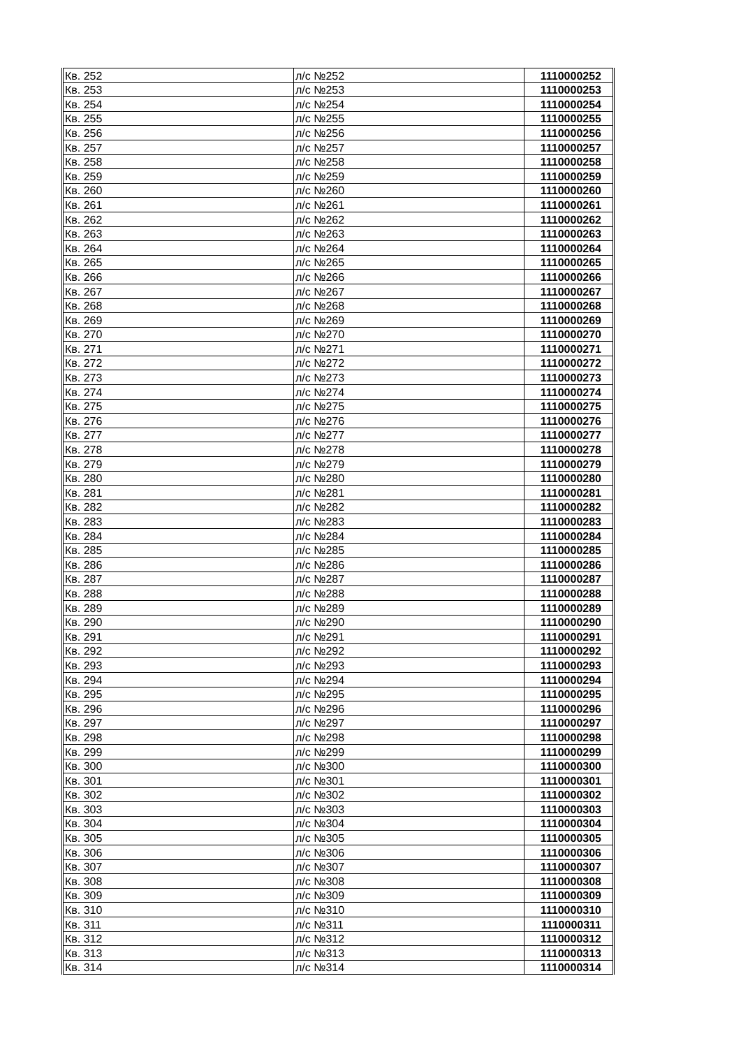| Кв. 252 | л/с №252 | 1110000252 |
| Кв. 253 | л/с №253 | 1110000253 |
| Кв. 254 | л/с №254 | 1110000254 |
| Кв. 255 | л/с №255 | 1110000255 |
| Кв. 256 | л/с №256 | 1110000256 |
| Кв. 257 | л/с №257 | 1110000257 |
| Кв. 258 | л/с №258 | 1110000258 |
| Кв. 259 | л/с №259 | 1110000259 |
| Кв. 260 | л/с №260 | 1110000260 |
| Кв. 261 | л/с №261 | 1110000261 |
| Кв. 262 | л/с №262 | 1110000262 |
| Кв. 263 | л/с №263 | 1110000263 |
| Кв. 264 | л/с №264 | 1110000264 |
| Кв. 265 | л/с №265 | 1110000265 |
| Кв. 266 | л/с №266 | 1110000266 |
| Кв. 267 | л/с №267 | 1110000267 |
| Кв. 268 | л/с №268 | 1110000268 |
| Кв. 269 | л/с №269 | 1110000269 |
| Кв. 270 | л/с №270 | 1110000270 |
| Кв. 271 | л/с №271 | 1110000271 |
| Кв. 272 | л/с №272 | 1110000272 |
| Кв. 273 | л/с №273 | 1110000273 |
| Кв. 274 | л/с №274 | 1110000274 |
| Кв. 275 | л/с №275 | 1110000275 |
| Кв. 276 | л/с №276 | 1110000276 |
| Кв. 277 | л/с №277 | 1110000277 |
| Кв. 278 | л/с №278 | 1110000278 |
| Кв. 279 | л/с №279 | 1110000279 |
| Кв. 280 | л/с №280 | 1110000280 |
| Кв. 281 | л/с №281 | 1110000281 |
| Кв. 282 | л/с №282 | 1110000282 |
| Кв. 283 | л/с №283 | 1110000283 |
| Кв. 284 | л/с №284 | 1110000284 |
| Кв. 285 | л/с №285 | 1110000285 |
| Кв. 286 | л/с №286 | 1110000286 |
| Кв. 287 | л/с №287 | 1110000287 |
| Кв. 288 | л/с №288 | 1110000288 |
| Кв. 289 | л/с №289 | 1110000289 |
| Кв. 290 | л/с №290 | 1110000290 |
| Кв. 291 | л/с №291 | 1110000291 |
| Кв. 292 | л/с №292 | 1110000292 |
| Кв. 293 | л/с №293 | 1110000293 |
| Кв. 294 | л/с №294 | 1110000294 |
| Кв. 295 | л/с №295 | 1110000295 |
| Кв. 296 | л/с №296 | 1110000296 |
| Кв. 297 | л/с №297 | 1110000297 |
| Кв. 298 | л/с №298 | 1110000298 |
| Кв. 299 | л/с №299 | 1110000299 |
| Кв. 300 | л/с №300 | 1110000300 |
| Кв. 301 | л/с №301 | 1110000301 |
| Кв. 302 | л/с №302 | 1110000302 |
| Кв. 303 | л/с №303 | 1110000303 |
| Кв. 304 | л/с №304 | 1110000304 |
| Кв. 305 | л/с №305 | 1110000305 |
| Кв. 306 | л/с №306 | 1110000306 |
| Кв. 307 | л/с №307 | 1110000307 |
| Кв. 308 | л/с №308 | 1110000308 |
| Кв. 309 | л/с №309 | 1110000309 |
| Кв. 310 | л/с №310 | 1110000310 |
| Кв. 311 | л/с №311 | 1110000311 |
| Кв. 312 | л/с №312 | 1110000312 |
| Кв. 313 | л/с №313 | 1110000313 |
| Кв. 314 | л/с №314 | 1110000314 |